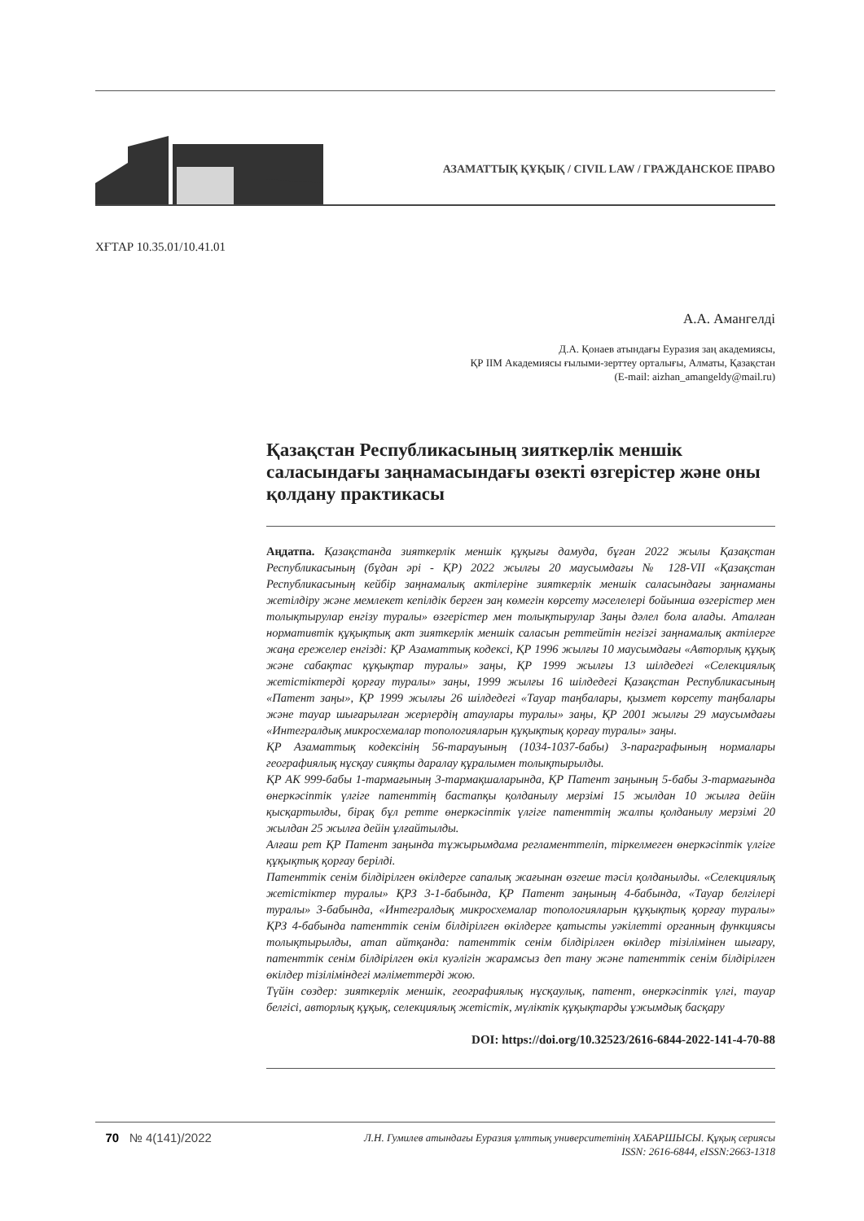АЗАМАТТЫҚ ҚҰҚЫҚ / CIVIL LAW / ГРАЖДАНСКОЕ ПРАВО
ХҒТАР 10.35.01/10.41.01
А.А. Амангелді
Д.А. Қонаев атындағы Еуразия заң академиясы,
ҚР ІІМ Академиясы ғылыми-зерттеу орталығы, Алматы, Қазақстан
(E-mail: aizhan_amangeldy@mail.ru)
Қазақстан Республикасының зияткерлік меншік саласындағы заңнамасындағы өзекті өзгерістер және оны қолдану практикасы
Аңдатпа. Қазақстанда зияткерлік меншік құқығы дамуда, бұған 2022 жылы Қазақстан Республикасының (бұдан әрі - ҚР) 2022 жылғы 20 маусымдағы № 128-VII «Қазақстан Республикасының кейбір заңнамалық актілеріне зияткерлік меншік саласындағы заңнаманы жетілдіру және мемлекет кепілдік берген заң көмегін көрсету мәселелері бойынша өзгерістер мен толықтырулар енгізу туралы» өзгерістер мен толықтырулар Заңы дәлел бола алады. Аталған нормативтік құқықтық акт зияткерлік меншік саласын реттейтін негізгі заңнамалық актілерге жаңа ережелер енгізді: ҚР Азаматтық кодексі, ҚР 1996 жылғы 10 маусымдағы «Авторлық құқық және сабақтас құқықтар туралы» заңы, ҚР 1999 жылғы 13 шілдедегі «Селекциялық жетістіктерді қорғау туралы» заңы, 1999 жылғы 16 шілдедегі Қазақстан Республикасының «Патент заңы», ҚР 1999 жылғы 26 шілдедегі «Тауар таңбалары, қызмет көрсету таңбалары және тауар шығарылған жерлердің атаулары туралы» заңы, ҚР 2001 жылғы 29 маусымдағы «Интегралдық микросхемалар топологияларын құқықтық қорғау туралы» заңы.
ҚР Азаматтық кодексінің 56-тарауының (1034-1037-бабы) 3-параграфының нормалары географиялық нұсқау сияқты даралау құралымен толықтырылды.
ҚР АК 999-бабы 1-тармағының 3-тармақшаларында, ҚР Патент заңының 5-бабы 3-тармағында өнеркәсіптік үлгіге патенттің бастапқы қолданылу мерзімі 15 жылдан 10 жылға дейін қысқартылды, бірақ бұл ретте өнеркәсіптік үлгіге патенттің жалпы қолданылу мерзімі 20 жылдан 25 жылға дейін ұлғайтылды.
Алғаш рет ҚР Патент заңында тұжырымдама регламенттеліп, тіркелмеген өнеркәсіптік үлгіге құқықтық қорғау берілді.
Патенттік сенім білдірілген өкілдерге сапалық жағынан өзгеше тәсіл қолданылды. «Селекциялық жетістіктер туралы» ҚРЗ 3-1-бабында, ҚР Патент заңының 4-бабында, «Тауар белгілері туралы» 3-бабында, «Интегралдық микросхемалар топологияларын құқықтық қорғау туралы» ҚРЗ 4-бабында патенттік сенім білдірілген өкілдерге қатысты уәкілетті органның функциясы толықтырылды, атап айтқанда: патенттік сенім білдірілген өкілдер тізілімінен шығару, патенттік сенім білдірілген өкіл куәлігін жарамсыз деп тану және патенттік сенім білдірілген өкілдер тізіліміндегі мәліметтерді жою.
Түйін сөздер: зияткерлік меншік, географиялық нұсқаулық, патент, өнеркәсіптік үлгі, тауар белгісі, авторлық құқық, селекциялық жетістік, мүліктік құқықтарды ұжымдық басқару
DOI: https://doi.org/10.32523/2616-6844-2022-141-4-70-88
70 № 4(141)/2022
Л.Н. Гумилев атындағы Еуразия ұлттық университетінің ХАБАРШЫСЫ. Құқық сериясы
ISSN: 2616-6844, eISSN:2663-1318